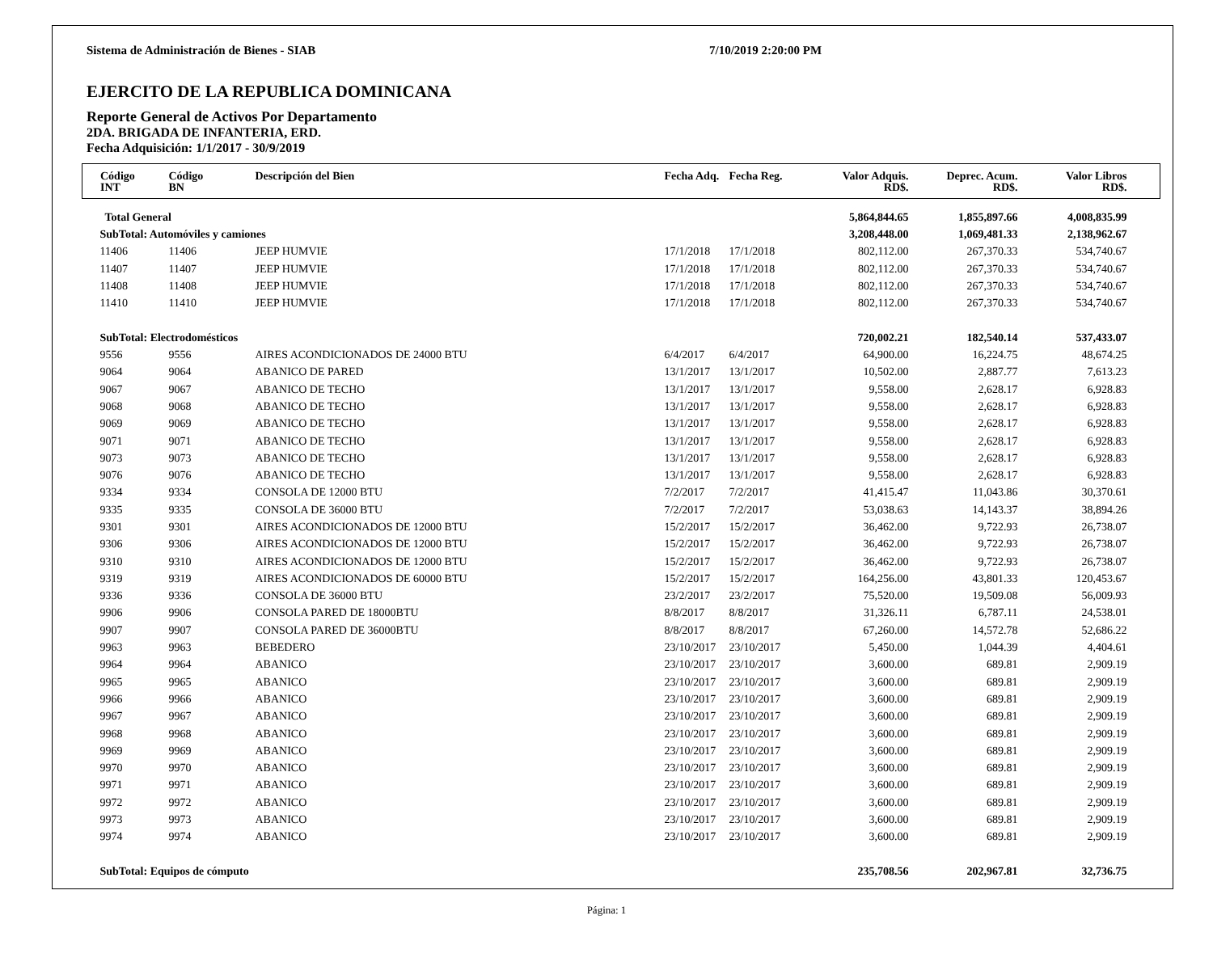Sistema de Administración de Bienes - SIAB 7/10/2019 2:20:00 PM
EJERCITO DE LA REPUBLICA DOMINICANA
Reporte General de Activos Por Departamento
2DA. BRIGADA DE INFANTERIA, ERD.
Fecha Adquisición: 1/1/2017 - 30/9/2019
| Código INT | Código BN | Descripción del Bien | Fecha Adq. | Fecha Reg. | Valor Adquis. RD$. | Deprec. Acum. RD$. | Valor Libros RD$. | |
| --- | --- | --- | --- | --- | --- | --- | --- | --- |
| Total General | | | | | 5,864,844.65 | 1,855,897.66 | 4,008,835.99 | |
| SubTotal: Automóviles y camiones | | | | | 3,208,448.00 | 1,069,481.33 | 2,138,962.67 | |
| 11406 | 11406 | JEEP HUMVIE | 17/1/2018 | 17/1/2018 | 802,112.00 | 267,370.33 | 534,740.67 | |
| 11407 | 11407 | JEEP HUMVIE | 17/1/2018 | 17/1/2018 | 802,112.00 | 267,370.33 | 534,740.67 | |
| 11408 | 11408 | JEEP HUMVIE | 17/1/2018 | 17/1/2018 | 802,112.00 | 267,370.33 | 534,740.67 | |
| 11410 | 11410 | JEEP HUMVIE | 17/1/2018 | 17/1/2018 | 802,112.00 | 267,370.33 | 534,740.67 | |
| SubTotal: Electrodomésticos | | | | | 720,002.21 | 182,540.14 | 537,433.07 | |
| 9556 | 9556 | AIRES ACONDICIONADOS DE 24000 BTU | 6/4/2017 | 6/4/2017 | 64,900.00 | 16,224.75 | 48,674.25 | |
| 9064 | 9064 | ABANICO DE PARED | 13/1/2017 | 13/1/2017 | 10,502.00 | 2,887.77 | 7,613.23 | |
| 9067 | 9067 | ABANICO DE TECHO | 13/1/2017 | 13/1/2017 | 9,558.00 | 2,628.17 | 6,928.83 | |
| 9068 | 9068 | ABANICO DE TECHO | 13/1/2017 | 13/1/2017 | 9,558.00 | 2,628.17 | 6,928.83 | |
| 9069 | 9069 | ABANICO DE TECHO | 13/1/2017 | 13/1/2017 | 9,558.00 | 2,628.17 | 6,928.83 | |
| 9071 | 9071 | ABANICO DE TECHO | 13/1/2017 | 13/1/2017 | 9,558.00 | 2,628.17 | 6,928.83 | |
| 9073 | 9073 | ABANICO DE TECHO | 13/1/2017 | 13/1/2017 | 9,558.00 | 2,628.17 | 6,928.83 | |
| 9076 | 9076 | ABANICO DE TECHO | 13/1/2017 | 13/1/2017 | 9,558.00 | 2,628.17 | 6,928.83 | |
| 9334 | 9334 | CONSOLA DE 12000 BTU | 7/2/2017 | 7/2/2017 | 41,415.47 | 11,043.86 | 30,370.61 | |
| 9335 | 9335 | CONSOLA DE 36000 BTU | 7/2/2017 | 7/2/2017 | 53,038.63 | 14,143.37 | 38,894.26 | |
| 9301 | 9301 | AIRES ACONDICIONADOS DE 12000 BTU | 15/2/2017 | 15/2/2017 | 36,462.00 | 9,722.93 | 26,738.07 | |
| 9306 | 9306 | AIRES ACONDICIONADOS DE 12000 BTU | 15/2/2017 | 15/2/2017 | 36,462.00 | 9,722.93 | 26,738.07 | |
| 9310 | 9310 | AIRES ACONDICIONADOS DE 12000 BTU | 15/2/2017 | 15/2/2017 | 36,462.00 | 9,722.93 | 26,738.07 | |
| 9319 | 9319 | AIRES ACONDICIONADOS DE 60000 BTU | 15/2/2017 | 15/2/2017 | 164,256.00 | 43,801.33 | 120,453.67 | |
| 9336 | 9336 | CONSOLA DE 36000 BTU | 23/2/2017 | 23/2/2017 | 75,520.00 | 19,509.08 | 56,009.93 | |
| 9906 | 9906 | CONSOLA PARED DE 18000BTU | 8/8/2017 | 8/8/2017 | 31,326.11 | 6,787.11 | 24,538.01 | |
| 9907 | 9907 | CONSOLA PARED DE 36000BTU | 8/8/2017 | 8/8/2017 | 67,260.00 | 14,572.78 | 52,686.22 | |
| 9963 | 9963 | BEBEDERO | 23/10/2017 | 23/10/2017 | 5,450.00 | 1,044.39 | 4,404.61 | |
| 9964 | 9964 | ABANICO | 23/10/2017 | 23/10/2017 | 3,600.00 | 689.81 | 2,909.19 | |
| 9965 | 9965 | ABANICO | 23/10/2017 | 23/10/2017 | 3,600.00 | 689.81 | 2,909.19 | |
| 9966 | 9966 | ABANICO | 23/10/2017 | 23/10/2017 | 3,600.00 | 689.81 | 2,909.19 | |
| 9967 | 9967 | ABANICO | 23/10/2017 | 23/10/2017 | 3,600.00 | 689.81 | 2,909.19 | |
| 9968 | 9968 | ABANICO | 23/10/2017 | 23/10/2017 | 3,600.00 | 689.81 | 2,909.19 | |
| 9969 | 9969 | ABANICO | 23/10/2017 | 23/10/2017 | 3,600.00 | 689.81 | 2,909.19 | |
| 9970 | 9970 | ABANICO | 23/10/2017 | 23/10/2017 | 3,600.00 | 689.81 | 2,909.19 | |
| 9971 | 9971 | ABANICO | 23/10/2017 | 23/10/2017 | 3,600.00 | 689.81 | 2,909.19 | |
| 9972 | 9972 | ABANICO | 23/10/2017 | 23/10/2017 | 3,600.00 | 689.81 | 2,909.19 | |
| 9973 | 9973 | ABANICO | 23/10/2017 | 23/10/2017 | 3,600.00 | 689.81 | 2,909.19 | |
| 9974 | 9974 | ABANICO | 23/10/2017 | 23/10/2017 | 3,600.00 | 689.81 | 2,909.19 | |
| SubTotal: Equipos de cómputo | | | | | 235,708.56 | 202,967.81 | 32,736.75 | |
Página: 1